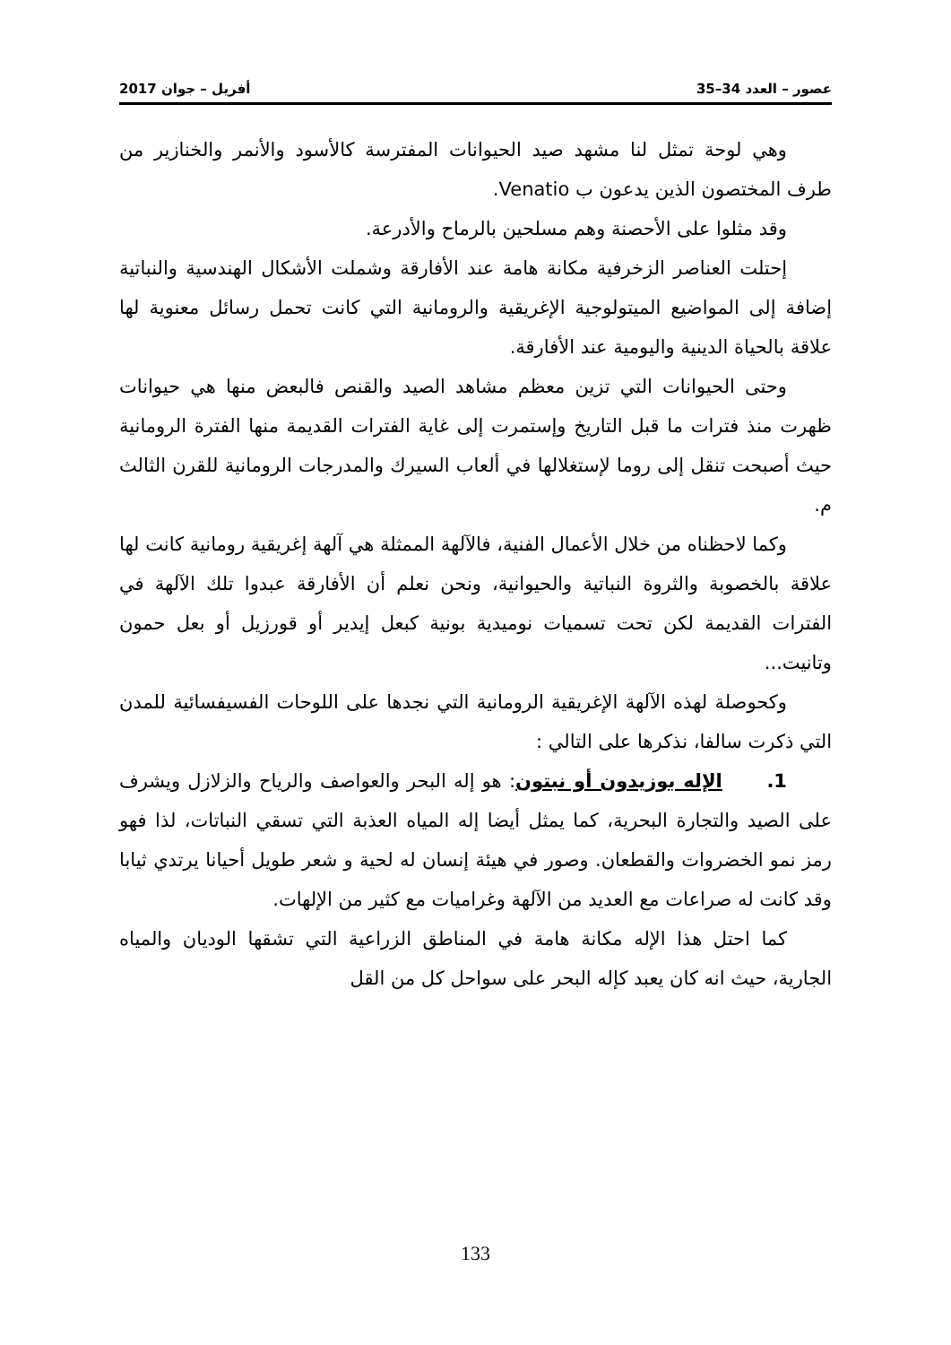عصور – العدد 34–35 أفريل – جوان 2017
وهي لوحة تمثل لنا مشهد صيد الحيوانات المفترسة كالأسود والأنمر والخنازير من طرف المختصون الذين يدعون ب Venatio.
وقد مثلوا على الأحصنة وهم مسلحين بالرماح والأدرعة.
إحتلت العناصر الزخرفية مكانة هامة عند الأفارقة وشملت الأشكال الهندسية والنباتية إضافة إلى المواضيع الميتولوجية الإغريقية والرومانية التي كانت تحمل رسائل معنوية لها علاقة بالحياة الدينية واليومية عند الأفارقة.
وحتى الحيوانات التي تزين معظم مشاهد الصيد والقنص فالبعض منها هي حيوانات ظهرت منذ فترات ما قبل التاريخ وإستمرت إلى غاية الفترات القديمة منها الفترة الرومانية حيث أصبحت تنقل إلى روما لإستغلالها في ألعاب السيرك والمدرجات الرومانية للقرن الثالث م.
وكما لاحظناه من خلال الأعمال الفنية، فالآلهة الممثلة هي آلهة إغريقية رومانية كانت لها علاقة بالخصوبة والثروة النباتية والحيوانية، ونحن نعلم أن الأفارقة عبدوا تلك الآلهة في الفترات القديمة لكن تحت تسميات نوميدية بونية كبعل إيدير أو قورزيل أو بعل حمون وتانيت...
وكحوصلة لهذه الآلهة الإغريقية الرومانية التي نجدها على اللوحات الفسيفسائية للمدن التي ذكرت سالفا، نذكرها على التالي :
1. الإله بوزيدون أو نبتون: هو إله البحر والعواصف والرياح والزلازل ويشرف على الصيد والتجارة البحرية، كما يمثل أيضا إله المياه العذبة التي تسقي النباتات، لذا فهو رمز نمو الخضروات والقطعان. وصور في هيئة إنسان له لحية و شعر طويل أحيانا يرتدي ثيابا وقد كانت له صراعات مع العديد من الآلهة وغراميات مع كثير من الإلهات.
كما احتل هذا الإله مكانة هامة في المناطق الزراعية التي تشقها الوديان والمياه الجارية، حيث انه كان يعبد كإله البحر على سواحل كل من القل
133